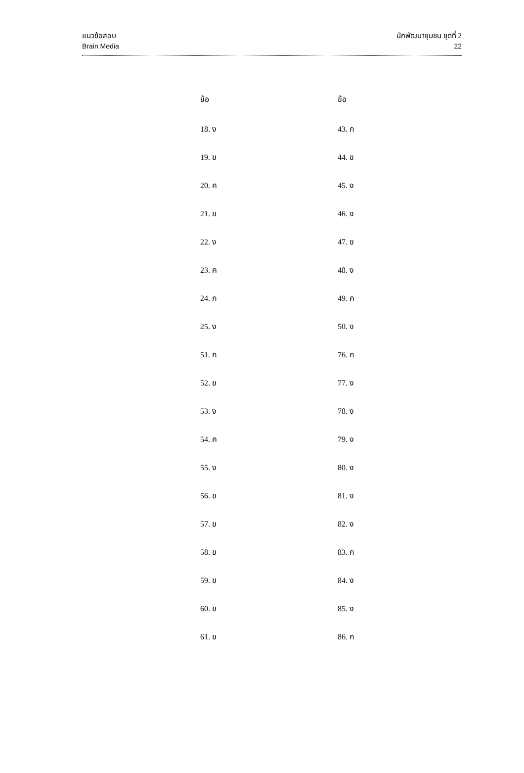แนวข้อสอบ
Brain Media
นักพัฒนาชุมชน ชุดที่ 2
22
| ข้อ | ข้อ |
| --- | --- |
| 18. ง | 43. ก |
| 19. ข | 44. ข |
| 20. ค | 45. ง |
| 21. ข | 46. ง |
| 22. ง | 47. ข |
| 23. ค | 48. ง |
| 24. ก | 49. ค |
| 25. ง | 50. ง |
| 51. ก | 76. ก |
| 52. ข | 77. ง |
| 53. ง | 78. ง |
| 54. ค | 79. ง |
| 55. ง | 80. ง |
| 56. ข | 81. ง |
| 57. ข | 82. ง |
| 58. ข | 83. ก |
| 59. ข | 84. ง |
| 60. ข | 85. ง |
| 61. ข | 86. ก |